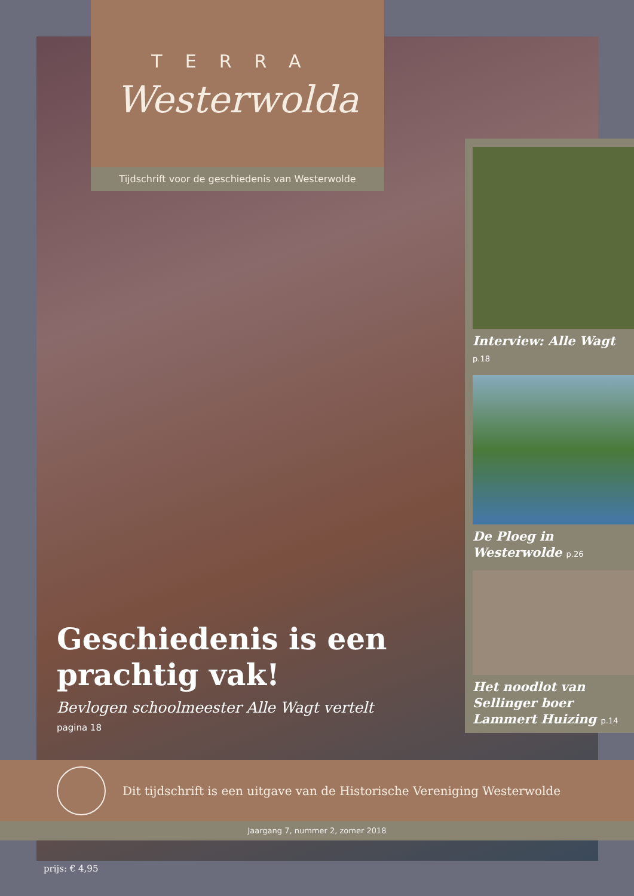TERRA
Westerwolda
Tijdschrift voor de geschiedenis van Westerwolde
Interview: Alle Wagt
p.18
De Ploeg in Westerwolde p.26
Het noodlot van Sellinger boer Lammert Huizing p.14
Geschiedenis is een prachtig vak!
Bevlogen schoolmeester Alle Wagt vertelt
pagina 18
Dit tijdschrift is een uitgave van de Historische Vereniging Westerwolde
Jaargang 7, nummer 2, zomer 2018
prijs: € 4,95